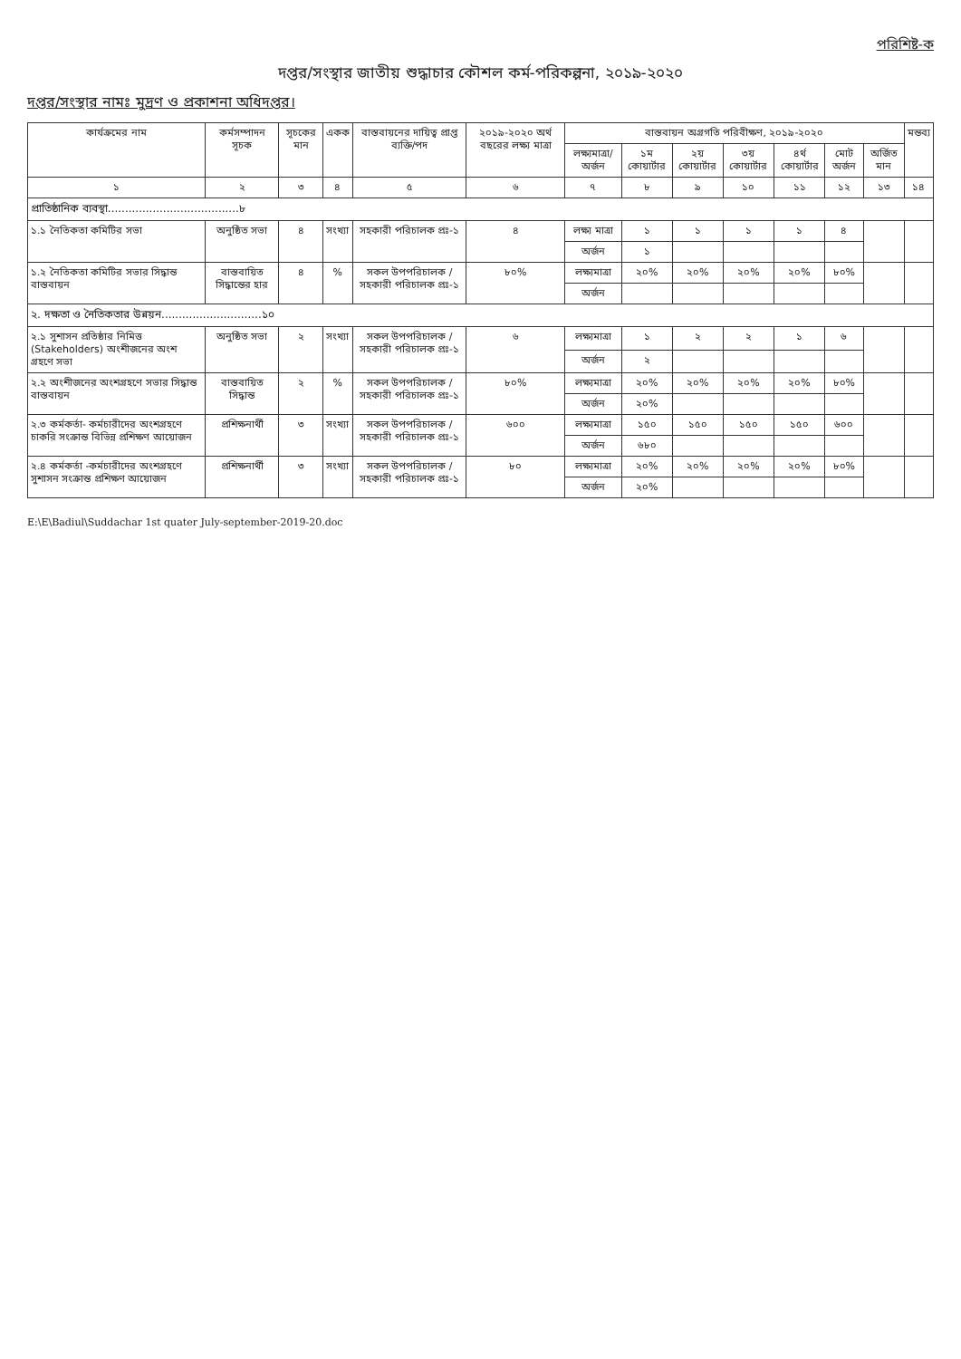পরিশিষ্ট-ক
দপ্তর/সংস্থার জাতীয় শুদ্ধাচার কৌশল কর্ম-পরিকল্পনা, ২০১৯-২০২০
দপ্তর/সংস্থার নামঃ মুদ্রণ ও প্রকাশনা অধিদপ্তর।
| কার্যক্রমের নাম | কর্মসম্পাদন সূচক | সূচকের মান | একক | বাস্তবায়নের দায়িত্ব প্রাপ্ত ব্যক্তি/পদ | ২০১৯-২০২০ অর্থ বছরের লক্ষ্য মাত্রা | বাস্তবায়ন অগ্রগতি পরিবীক্ষণ, ২০১৯-২০২০ | | | | | | | মন্তব্য |
| --- | --- | --- | --- | --- | --- | --- | --- | --- | --- | --- | --- | --- | --- |
| | | | | | | লক্ষ্যমাত্রা/ অর্জন | ১ম কোয়ার্টার | ২য় কোয়ার্টার | ৩য় কোয়ার্টার | ৪র্থ কোয়ার্টার | মোট অর্জন | অর্জিত মান | |
| ১ | ২ | ৩ | ৪ | ৫ | ৬ | ৭ | ৮ | ৯ | ১০ | ১১ | ১২ | ১৩ | ১৪ |
| প্রাতিষ্ঠানিক ব্যবস্থা......................................৮ | | | | | | | | | | | | | |
| ১.১ নৈতিকতা কমিটির সভা | অনুষ্ঠিত সভা | ৪ | সংখ্যা | সহকারী পরিচালক প্রঃ-১ | ৪ | লক্ষ্য মাত্রা | ১ | ১ | ১ | ১ | ৪ | | |
| | | | | | | অর্জন | ১ | | | | | | |
| ১.২ নৈতিকতা কমিটির সভার সিদ্ধান্ত বাস্তবায়ন | বাস্তবায়িত সিদ্ধান্তের হার | ৪ | % | সকল উপপরিচালক /সহকারী পরিচালক প্রঃ-১ | ৮০% | লক্ষ্যমাত্রা | ২০% | ২০% | ২০% | ২০% | ৮০% | | |
| | | | | | | অর্জন | | | | | | | |
| ২. দক্ষতা ও নৈতিকতার উন্নয়ন.............................১০ | | | | | | | | | | | | | |
| ২.১ সুশাসন প্রতিষ্ঠার নিমিত্ত (Stakeholders) অংশীজনের অংশ গ্রহণে সভা | অনুষ্ঠিত সভা | ২ | সংখ্যা | সকল উপপরিচালক /সহকারী পরিচালক প্রঃ-১ | ৬ | লক্ষ্যমাত্রা | ১ | ২ | ২ | ১ | ৬ | | |
| | | | | | | অর্জন | ২ | | | | | | |
| ২.২ অংশীজনের অংশগ্রহণে সভার সিদ্ধান্ত বাস্তবায়ন | বাস্তবায়িত সিদ্ধান্ত | ২ | % | সকল উপপরিচালক /সহকারী পরিচালক প্রঃ-১ | ৮০% | লক্ষ্যমাত্রা | ২০% | ২০% | ২০% | ২০% | ৮০% | | |
| | | | | | | অর্জন | ২০% | | | | | | |
| ২.৩ কর্মকর্তা- কর্মচারীদের অংশগ্রহণে চাকরি সংক্রান্ত বিভিন্ন প্রশিক্ষণ আয়োজন | প্রশিক্ষনার্থী | ৩ | সংখ্যা | সকল উপপরিচালক /সহকারী পরিচালক প্রঃ-১ | ৬০০ | লক্ষ্যমাত্রা | ১৫০ | ১৫০ | ১৫০ | ১৫০ | ৬০০ | | |
| | | | | | | অর্জন | ৬৮০ | | | | | | |
| ২.৪ কর্মকর্তা -কর্মচারীদের অংশগ্রহণে সুশাসন সংক্রান্ত প্রশিক্ষণ আয়োজন | প্রশিক্ষনার্থী | ৩ | সংখ্যা | সকল উপপরিচালক /সহকারী পরিচালক প্রঃ-১ | ৮০ | লক্ষ্যমাত্রা | ২০% | ২০% | ২০% | ২০% | ৮০% | | |
| | | | | | | অর্জন | ২০% | | | | | | |
E:\E\Badiul\Suddachar 1st quater July-september-2019-20.doc